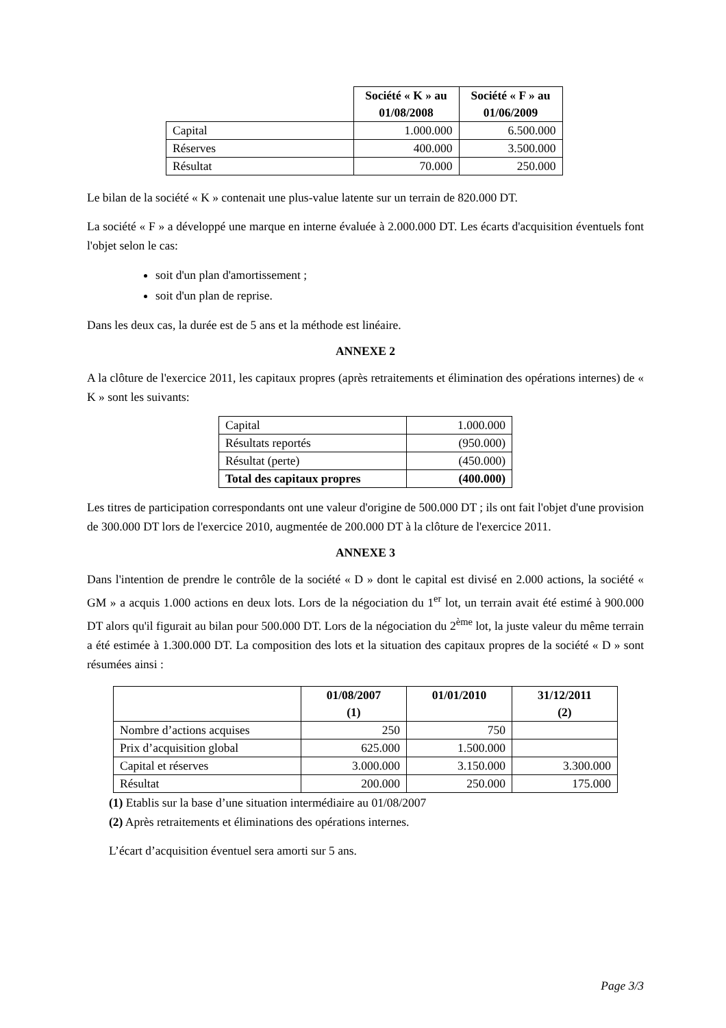| | Société « K » au 01/08/2008 | Société « F » au 01/06/2009 |
| --- | --- | --- |
| Capital | 1.000.000 | 6.500.000 |
| Réserves | 400.000 | 3.500.000 |
| Résultat | 70.000 | 250.000 |
Le bilan de la société « K » contenait une plus-value latente sur un terrain de 820.000 DT.
La société « F » a développé une marque en interne évaluée à 2.000.000 DT. Les écarts d'acquisition éventuels font l'objet selon le cas:
soit d'un plan d'amortissement ;
soit d'un plan de reprise.
Dans les deux cas, la durée est de 5 ans et la méthode est linéaire.
ANNEXE 2
A la clôture de l'exercice 2011, les capitaux propres (après retraitements et élimination des opérations internes) de « K » sont les suivants:
| Capital | 1.000.000 |
| Résultats reportés | (950.000) |
| Résultat (perte) | (450.000) |
| Total des capitaux propres | (400.000) |
Les titres de participation correspondants ont une valeur d'origine de 500.000 DT ; ils ont fait l'objet d'une provision de 300.000 DT lors de l'exercice 2010, augmentée de 200.000 DT à la clôture de l'exercice 2011.
ANNEXE 3
Dans l'intention de prendre le contrôle de la société « D » dont le capital est divisé en 2.000 actions, la société « GM » a acquis 1.000 actions en deux lots. Lors de la négociation du 1<sup>er</sup> lot, un terrain avait été estimé à 900.000 DT alors qu'il figurait au bilan pour 500.000 DT. Lors de la négociation du 2<sup>ème</sup> lot, la juste valeur du même terrain a été estimée à 1.300.000 DT. La composition des lots et la situation des capitaux propres de la société « D » sont résumées ainsi :
| | 01/08/2007 (1) | 01/01/2010 | 31/12/2011 (2) |
| --- | --- | --- | --- |
| Nombre d’actions acquises | 250 | 750 | |
| Prix d’acquisition global | 625.000 | 1.500.000 | |
| Capital et réserves | 3.000.000 | 3.150.000 | 3.300.000 |
| Résultat | 200.000 | 250.000 | 175.000 |
(1) Etablis sur la base d’une situation intermédiaire au 01/08/2007
(2) Après retraitements et éliminations des opérations internes.
L’écart d’acquisition éventuel sera amorti sur 5 ans.
Page 3/3